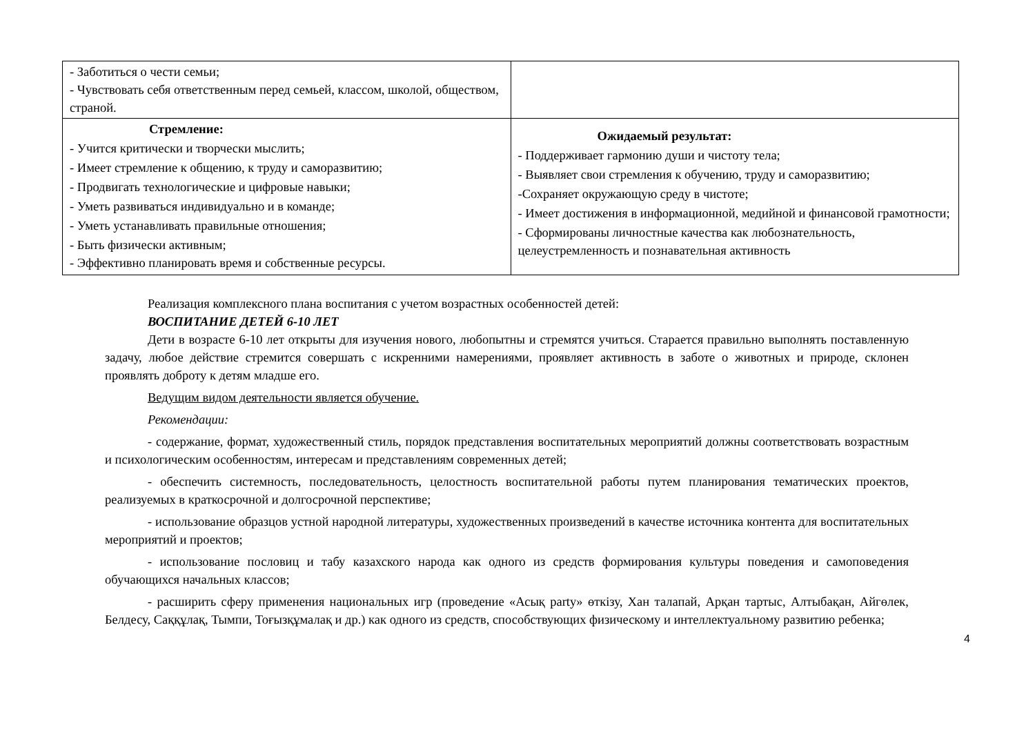| - Заботиться о чести семьи; - Чувствовать себя ответственным перед семьей, классом, школой, обществом, страной. | |
| Стремление: - Учится критически и творчески мыслить; - Имеет стремление к общению, к труду и саморазвитию; - Продвигать технологические и цифровые навыки; - Уметь развиваться индивидуально и в команде; - Уметь устанавливать правильные отношения; - Быть физически активным; - Эффективно планировать время и собственные ресурсы. | Ожидаемый результат: - Поддерживает гармонию души и чистоту тела; - Выявляет свои стремления к обучению, труду и саморазвитию; -Сохраняет окружающую среду в чистоте; - Имеет достижения в информационной, медийной и финансовой грамотности; - Сформированы личностные качества как любознательность, целеустремленность и познавательная активность |
Реализация комплексного плана воспитания с учетом возрастных особенностей детей:
ВОСПИТАНИЕ ДЕТЕЙ 6-10 ЛЕТ
Дети в возрасте 6-10 лет открыты для изучения нового, любопытны и стремятся учиться. Старается правильно выполнять поставленную задачу, любое действие стремится совершать с искренними намерениями, проявляет активность в заботе о животных и природе, склонен проявлять доброту к детям младше его.
Ведущим видом деятельности является обучение.
Рекомендации:
- содержание, формат, художественный стиль, порядок представления воспитательных мероприятий должны соответствовать возрастным и психологическим особенностям, интересам и представлениям современных детей;
- обеспечить системность, последовательность, целостность воспитательной работы путем планирования тематических проектов, реализуемых в краткосрочной и долгосрочной перспективе;
- использование образцов устной народной литературы, художественных произведений в качестве источника контента для воспитательных мероприятий и проектов;
- использование пословиц и табу казахского народа как одного из средств формирования культуры поведения и самоповедения обучающихся начальных классов;
- расширить сферу применения национальных игр (проведение «Асық party» өткізу, Хан талапай, Арқан тартыс, Алтыбақан, Айгөлек, Белдесу, Саққұлақ, Тымпи, Тоғызқұмалақ и др.) как одного из средств, способствующих физическому и интеллектуальному развитию ребенка;
4